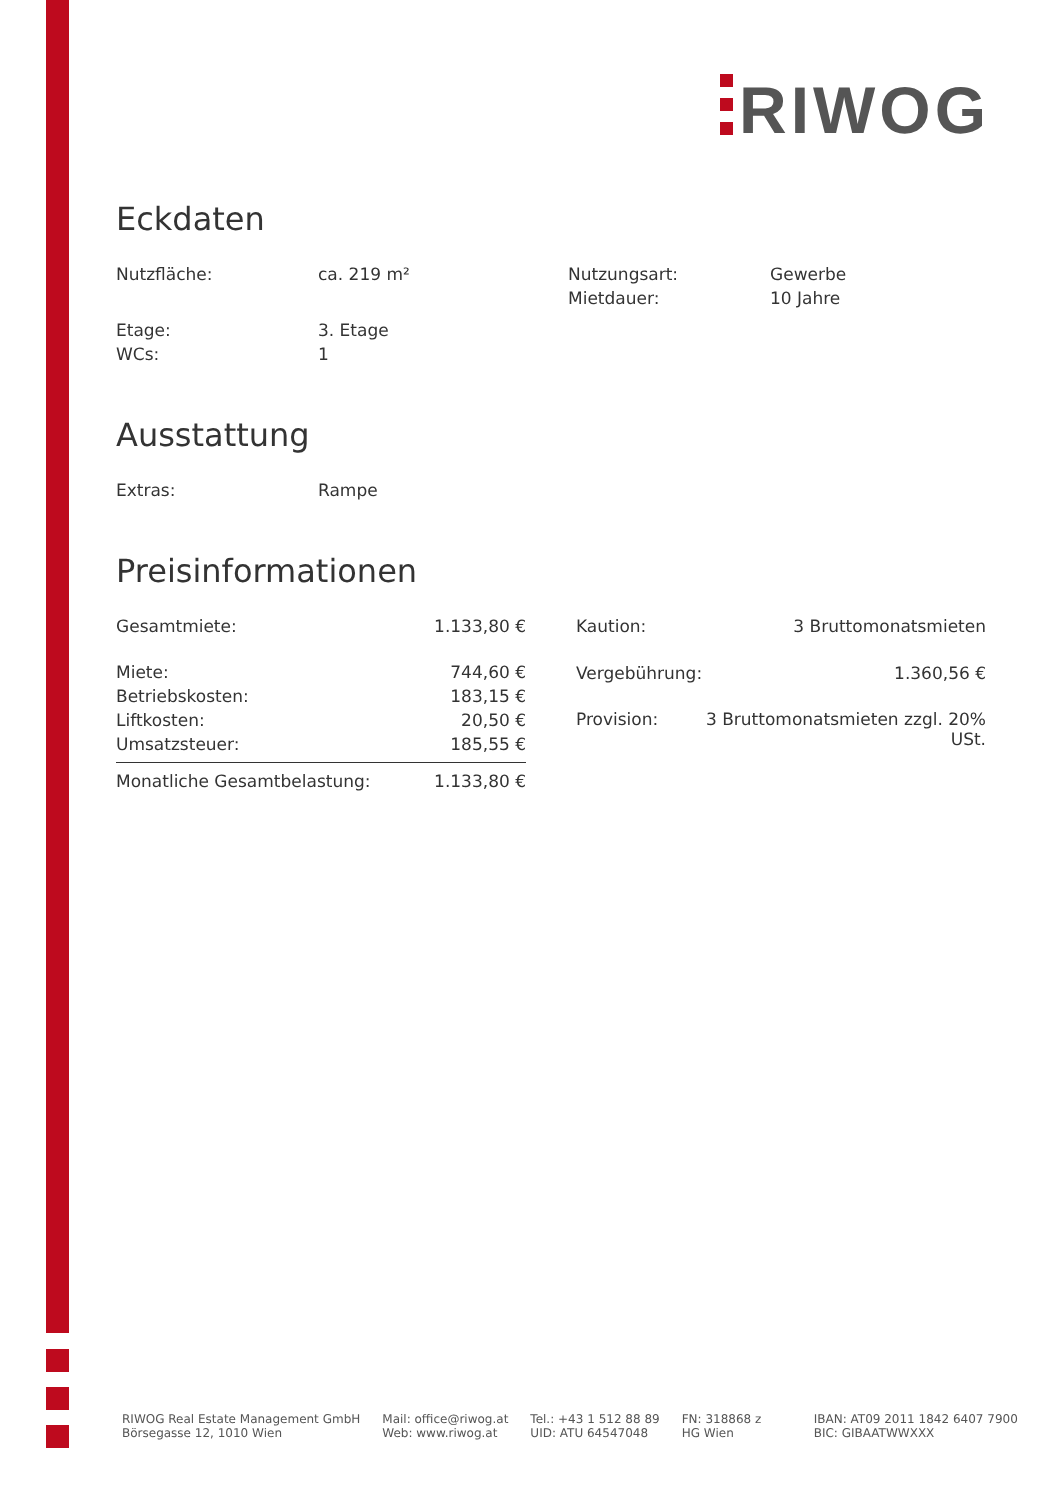RIWOG
Eckdaten
| Nutzfläche: | ca. 219 m² | Nutzungsart: | Gewerbe |
| | | Mietdauer: | 10 Jahre |
| Etage: | 3. Etage | | |
| WCs: | 1 | | |
Ausstattung
| Extras: | Rampe |
Preisinformationen
| Gesamtmiete: | 1.133,80 € |
| Miete: | 744,60 € |
| Betriebskosten: | 183,15 € |
| Liftkosten: | 20,50 € |
| Umsatzsteuer: | 185,55 € |
| Monatliche Gesamtbelastung: | 1.133,80 € |
| Kaution: | 3 Bruttomonatsmieten |
| Vergebührung: | 1.360,56 € |
| Provision: | 3 Bruttomonatsmieten zzgl. 20% USt. |
RIWOG Real Estate Management GmbH
Börsegasse 12, 1010 Wien
Mail: office@riwog.at
Web: www.riwog.at
Tel.: +43 1 512 88 89
UID: ATU 64547048
FN: 318868 z
HG Wien
IBAN: AT09 2011 1842 6407 7900
BIC: GIBAATWWXXX